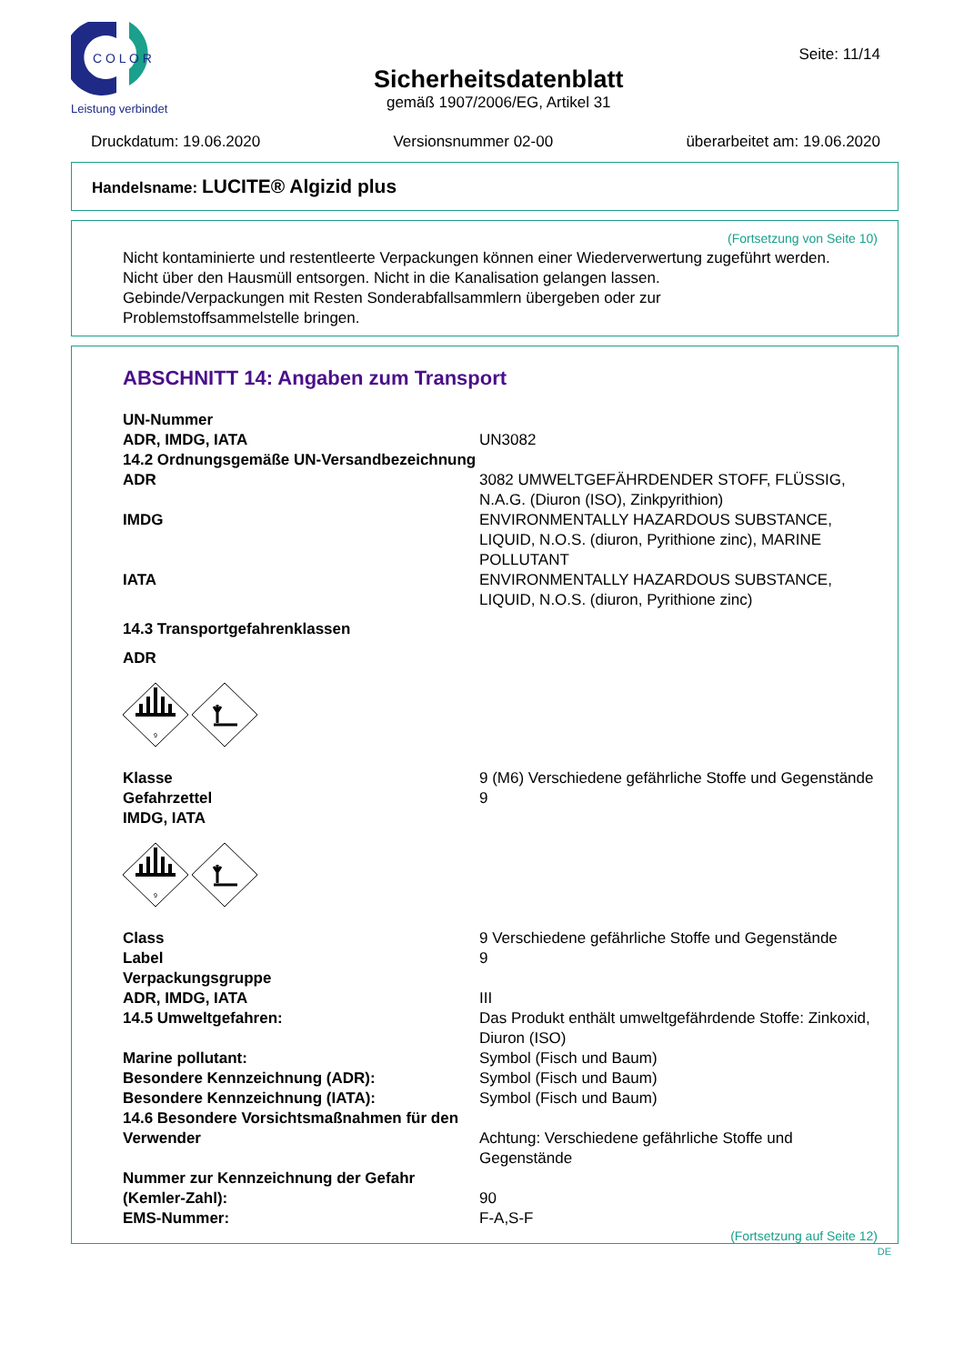C O L O R
Leistung verbindet
Sicherheitsdatenblatt
gemäß 1907/2006/EG, Artikel 31
Seite: 11/14
Druckdatum: 19.06.2020 Versionsnummer 02-00 überarbeitet am: 19.06.2020
Handelsname: LUCITE® Algizid plus
(Fortsetzung von Seite 10)
Nicht kontaminierte und restentleerte Verpackungen können einer Wiederverwertung zugeführt werden.
Nicht über den Hausmüll entsorgen. Nicht in die Kanalisation gelangen lassen.
Gebinde/Verpackungen mit Resten Sonderabfallsammlern übergeben oder zur
Problemstoffsammelstelle bringen.
ABSCHNITT 14: Angaben zum Transport
| UN-Nummer | |
| ADR, IMDG, IATA | UN3082 |
| 14.2 Ordnungsgemäße UN-Versandbezeichnung | |
| ADR | 3082 UMWELTGEFÄHRDENDER STOFF, FLÜSSIG, N.A.G. (Diuron (ISO), Zinkpyrithion) |
| IMDG | ENVIRONMENTALLY HAZARDOUS SUBSTANCE, LIQUID, N.O.S. (diuron, Pyrithione zinc), MARINE POLLUTANT |
| IATA | ENVIRONMENTALLY HAZARDOUS SUBSTANCE, LIQUID, N.O.S. (diuron, Pyrithione zinc) |
| 14.3 Transportgefahrenklassen | |
| ADR | |
| 9 | |
| Klasse | 9 (M6) Verschiedene gefährliche Stoffe und Gegenstände |
| Gefahrzettel | 9 |
| IMDG, IATA | |
| 9 | |
| Class | 9 Verschiedene gefährliche Stoffe und Gegenstände |
| Label | 9 |
| Verpackungsgruppe | |
| ADR, IMDG, IATA | III |
| 14.5 Umweltgefahren: | Das Produkt enthält umweltgefährdende Stoffe: Zinkoxid, Diuron (ISO) |
| Marine pollutant: | Symbol (Fisch und Baum) |
| Besondere Kennzeichnung (ADR): | Symbol (Fisch und Baum) |
| Besondere Kennzeichnung (IATA): | Symbol (Fisch und Baum) |
| 14.6 Besondere Vorsichtsmaßnahmen für den | |
| Verwender | Achtung: Verschiedene gefährliche Stoffe und Gegenstände |
| Nummer zur Kennzeichnung der Gefahr | |
| (Kemler-Zahl): | 90 |
| EMS-Nummer: | F-A,S-F |
(Fortsetzung auf Seite 12)
DE